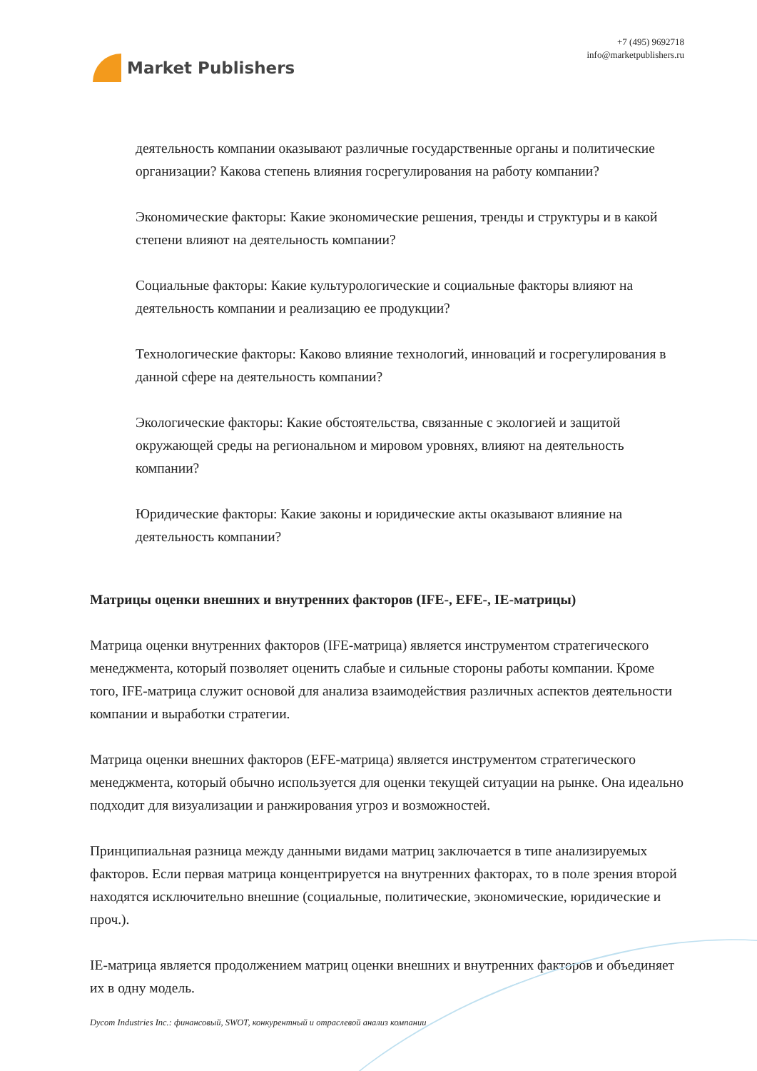Market Publishers
+7 (495) 9692718
info@marketpublishers.ru
деятельность компании оказывают различные государственные органы и политические организации? Какова степень влияния госрегулирования на работу компании?
Экономические факторы: Какие экономические решения, тренды и структуры и в какой степени влияют на деятельность компании?
Социальные факторы: Какие культурологические и социальные факторы влияют на деятельность компании и реализацию ее продукции?
Технологические факторы: Каково влияние технологий, инноваций и госрегулирования в данной сфере на деятельность компании?
Экологические факторы: Какие обстоятельства, связанные с экологией и защитой окружающей среды на региональном и мировом уровнях, влияют на деятельность компании?
Юридические факторы: Какие законы и юридические акты оказывают влияние на деятельность компании?
Матрицы оценки внешних и внутренних факторов (IFE-, EFE-, IE-матрицы)
Матрица оценки внутренних факторов (IFE-матрица) является инструментом стратегического менеджмента, который позволяет оценить слабые и сильные стороны работы компании. Кроме того, IFE-матрица служит основой для анализа взаимодействия различных аспектов деятельности компании и выработки стратегии.
Матрица оценки внешних факторов (EFE-матрица) является инструментом стратегического менеджмента, который обычно используется для оценки текущей ситуации на рынке. Она идеально подходит для визуализации и ранжирования угроз и возможностей.
Принципиальная разница между данными видами матриц заключается в типе анализируемых факторов. Если первая матрица концентрируется на внутренних факторах, то в поле зрения второй находятся исключительно внешние (социальные, политические, экономические, юридические и проч.).
IE-матрица является продолжением матриц оценки внешних и внутренних факторов и объединяет их в одну модель.
Dycom Industries Inc.: финансовый, SWOT, конкурентный и отраслевой анализ компании